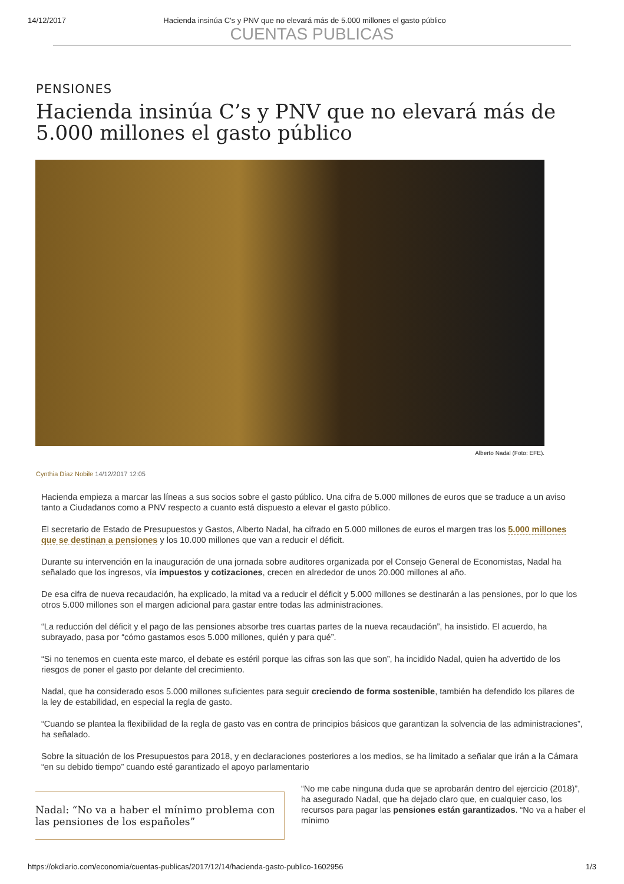14/12/2017 Hacienda insinúa C's y PNV que no elevará más de 5.000 millones el gasto público
CUENTAS PUBLICAS
PENSIONES
Hacienda insinúa C’s y PNV que no elevará más de 5.000 millones el gasto público
Alberto Nadal (Foto: EFE).
Cynthia Díaz Nobile 14/12/2017 12:05
Hacienda empieza a marcar las líneas a sus socios sobre el gasto público. Una cifra de 5.000 millones de euros que se traduce a un aviso tanto a Ciudadanos como a PNV respecto a cuanto está dispuesto a elevar el gasto público.
El secretario de Estado de Presupuestos y Gastos, Alberto Nadal, ha cifrado en 5.000 millones de euros el margen tras los 5.000 millones que se destinan a pensiones y los 10.000 millones que van a reducir el déficit.
Durante su intervención en la inauguración de una jornada sobre auditores organizada por el Consejo General de Economistas, Nadal ha señalado que los ingresos, vía impuestos y cotizaciones, crecen en alrededor de unos 20.000 millones al año.
De esa cifra de nueva recaudación, ha explicado, la mitad va a reducir el déficit y 5.000 millones se destinarán a las pensiones, por lo que los otros 5.000 millones son el margen adicional para gastar entre todas las administraciones.
“La reducción del déficit y el pago de las pensiones absorbe tres cuartas partes de la nueva recaudación”, ha insistido. El acuerdo, ha subrayado, pasa por “cómo gastamos esos 5.000 millones, quién y para qué”.
“Si no tenemos en cuenta este marco, el debate es estéril porque las cifras son las que son”, ha incidido Nadal, quien ha advertido de los riesgos de poner el gasto por delante del crecimiento.
Nadal, que ha considerado esos 5.000 millones suficientes para seguir creciendo de forma sostenible, también ha defendido los pilares de la ley de estabilidad, en especial la regla de gasto.
“Cuando se plantea la flexibilidad de la regla de gasto vas en contra de principios básicos que garantizan la solvencia de las administraciones”, ha señalado.
Sobre la situación de los Presupuestos para 2018, y en declaraciones posteriores a los medios, se ha limitado a señalar que irán a la Cámara “en su debido tiempo” cuando esté garantizado el apoyo parlamentario
Nadal: “No va a haber el mínimo problema con las pensiones de los españoles”
“No me cabe ninguna duda que se aprobarán dentro del ejercicio (2018)”, ha asegurado Nadal, que ha dejado claro que, en cualquier caso, los recursos para pagar las pensiones están garantizados. “No va a haber el mínimo
https://okdiario.com/economia/cuentas-publicas/2017/12/14/hacienda-gasto-publico-1602956 1/3